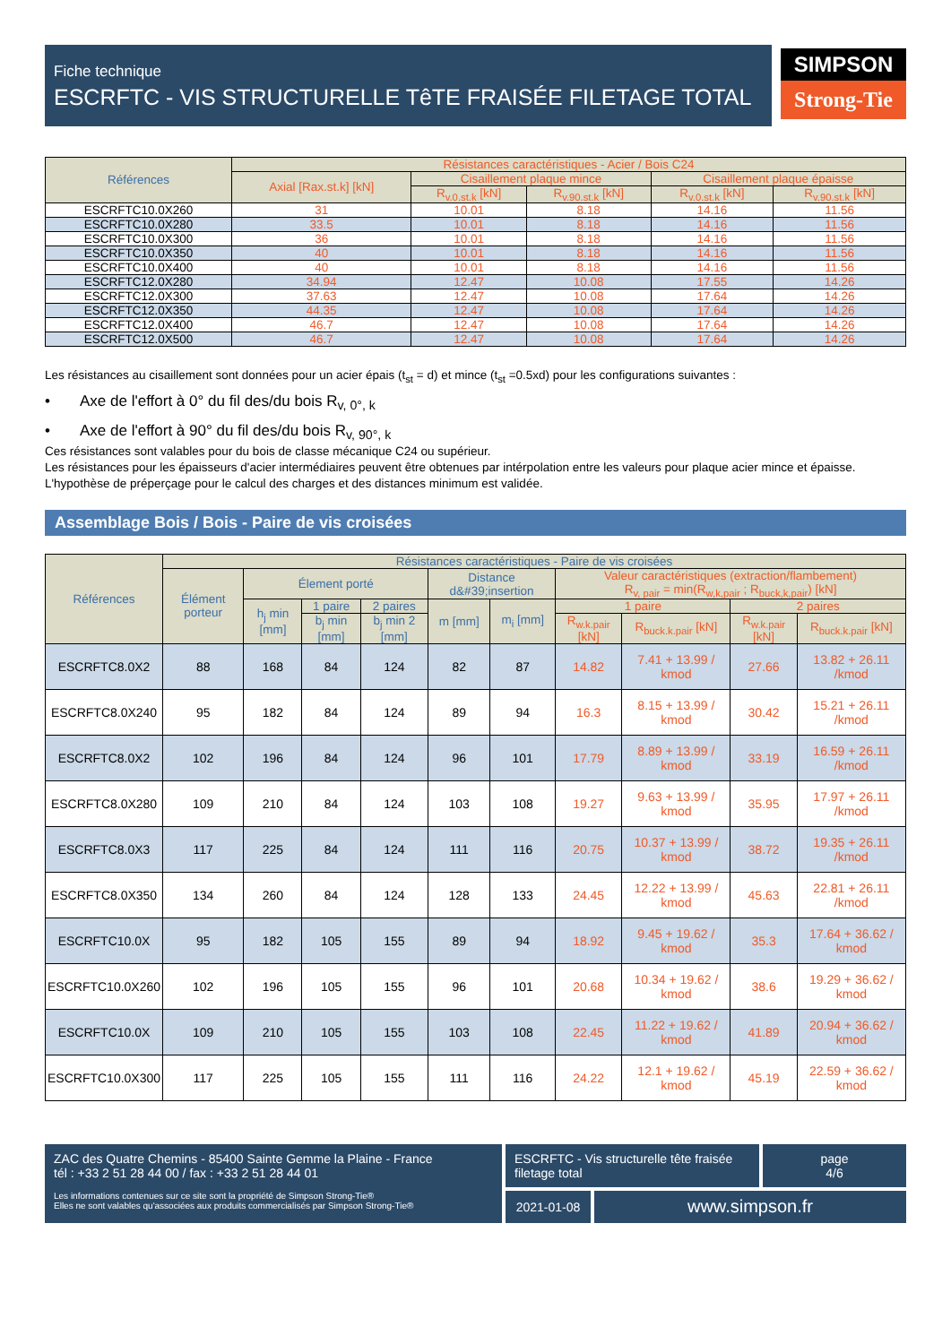Fiche technique
ESCRFTC - VIS STRUCTURELLE TêTE FRAISÉE FILETAGE TOTAL
SIMPSON
Strong-Tie
| Références | Résistances caractéristiques - Acier / Bois C24 | | | | |
| --- | --- | --- | --- | --- | --- |
| | Axial [Rax.st.k] [kN] | Cisaillement plaque mince | | Cisaillement plaque épaisse | |
| | | R<sub>v.0.st.k</sub> [kN] | R<sub>v.90.st.k</sub> [kN] | R<sub>v.0.st.k</sub> [kN] | R<sub>v.90.st.k</sub> [kN] |
| ESCRFTC10.0X260 | 31 | 10.01 | 8.18 | 14.16 | 11.56 |
| ESCRFTC10.0X280 | 33.5 | 10.01 | 8.18 | 14.16 | 11.56 |
| ESCRFTC10.0X300 | 36 | 10.01 | 8.18 | 14.16 | 11.56 |
| ESCRFTC10.0X350 | 40 | 10.01 | 8.18 | 14.16 | 11.56 |
| ESCRFTC10.0X400 | 40 | 10.01 | 8.18 | 14.16 | 11.56 |
| ESCRFTC12.0X280 | 34.94 | 12.47 | 10.08 | 17.55 | 14.26 |
| ESCRFTC12.0X300 | 37.63 | 12.47 | 10.08 | 17.64 | 14.26 |
| ESCRFTC12.0X350 | 44.35 | 12.47 | 10.08 | 17.64 | 14.26 |
| ESCRFTC12.0X400 | 46.7 | 12.47 | 10.08 | 17.64 | 14.26 |
| ESCRFTC12.0X500 | 46.7 | 12.47 | 10.08 | 17.64 | 14.26 |
Les résistances au cisaillement sont données pour un acier épais (t<sub>st</sub> = d) et mince (t<sub>st</sub> =0.5xd) pour les configurations suivantes :
• Axe de l'effort à 0° du fil des/du bois R<sub>v, 0°, k</sub>
• Axe de l'effort à 90° du fil des/du bois R<sub>v, 90°, k</sub>
Ces résistances sont valables pour du bois de classe mécanique C24 ou supérieur.
Les résistances pour les épaisseurs d'acier intermédiaires peuvent être obtenues par intérpolation entre les valeurs pour plaque acier mince et épaisse.
L'hypothèse de préperçage pour le calcul des charges et des distances minimum est validée.
Assemblage Bois / Bois - Paire de vis croisées
| Références | Résistances caractéristiques - Paire de vis croisées | | | | | | | | | |
| --- | --- | --- | --- | --- | --- | --- | --- | --- | --- | --- |
| | Élément porteur | Élement porté | | | Distance d&#39;insertion | | Valeur caractéristiques (extraction/flambement) R<sub>v, pair</sub> = min(R<sub>w,k,pair</sub> ; R<sub>buck,k,pair</sub>) [kN] | | | |
| | | h<sub>j</sub> min [mm] | 1 paire | 2 paires | m [mm] | m<sub>i</sub> [mm] | 1 paire | | 2 paires | |
| | | | b<sub>j</sub> min [mm] | b<sub>j</sub> min 2 [mm] | | | R<sub>w.k.pair</sub> [kN] | R<sub>buck.k.pair</sub> [kN] | R<sub>w.k.pair</sub> [kN] | R<sub>buck.k.pair</sub> [kN] |
| ESCRFTC8.0X2 | 88 | 168 | 84 | 124 | 82 | 87 | 14.82 | 7.41 + 13.99 / kmod | 27.66 | 13.82 + 26.11 /kmod |
| ESCRFTC8.0X240 | 95 | 182 | 84 | 124 | 89 | 94 | 16.3 | 8.15 + 13.99 / kmod | 30.42 | 15.21 + 26.11 /kmod |
| ESCRFTC8.0X2 | 102 | 196 | 84 | 124 | 96 | 101 | 17.79 | 8.89 + 13.99 / kmod | 33.19 | 16.59 + 26.11 /kmod |
| ESCRFTC8.0X280 | 109 | 210 | 84 | 124 | 103 | 108 | 19.27 | 9.63 + 13.99 / kmod | 35.95 | 17.97 + 26.11 /kmod |
| ESCRFTC8.0X3 | 117 | 225 | 84 | 124 | 111 | 116 | 20.75 | 10.37 + 13.99 / kmod | 38.72 | 19.35 + 26.11 /kmod |
| ESCRFTC8.0X350 | 134 | 260 | 84 | 124 | 128 | 133 | 24.45 | 12.22 + 13.99 / kmod | 45.63 | 22.81 + 26.11 /kmod |
| ESCRFTC10.0X | 95 | 182 | 105 | 155 | 89 | 94 | 18.92 | 9.45 + 19.62 / kmod | 35.3 | 17.64 + 36.62 / kmod |
| ESCRFTC10.0X260 | 102 | 196 | 105 | 155 | 96 | 101 | 20.68 | 10.34 + 19.62 / kmod | 38.6 | 19.29 + 36.62 / kmod |
| ESCRFTC10.0X | 109 | 210 | 105 | 155 | 103 | 108 | 22.45 | 11.22 + 19.62 / kmod | 41.89 | 20.94 + 36.62 / kmod |
| ESCRFTC10.0X300 | 117 | 225 | 105 | 155 | 111 | 116 | 24.22 | 12.1 + 19.62 / kmod | 45.19 | 22.59 + 36.62 / kmod |
ZAC des Quatre Chemins - 85400 Sainte Gemme la Plaine - France
tél : +33 2 51 28 44 00 / fax : +33 2 51 28 44 01
Les informations contenues sur ce site sont la propriété de Simpson Strong-Tie®
Elles ne sont valables qu'associées aux produits commercialisés par Simpson Strong-Tie®
ESCRFTC - Vis structurelle tête fraisée filetage total
page
4/6
2021-01-08
www.simpson.fr